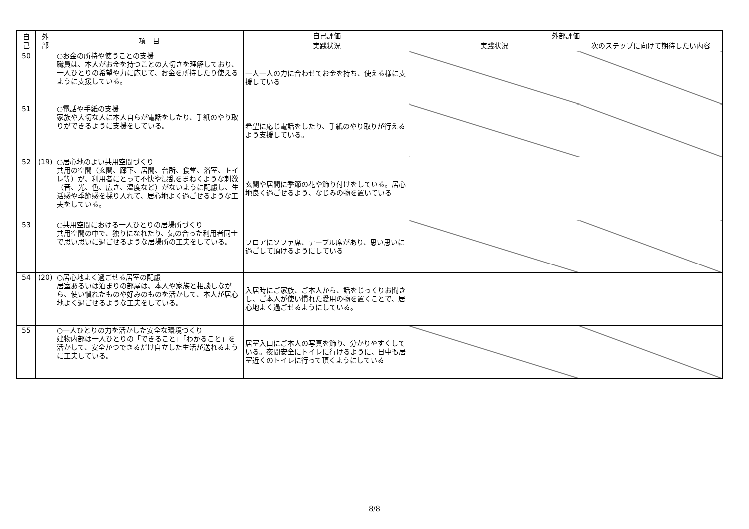| 自 己 | 外 部 | 項 目 | 自己評価 | 外部評価 | |
| --- | --- | --- | --- | --- | --- |
| | | | 実践状況 | 実践状況 | 次のステップに向けて期待したい内容 |
| 50 | | ○お金の所持や使うことの支援 職員は、本人がお金を持つことの大切さを理解しており、一人ひとりの希望や力に応じて、お金を所持したり使えるように支援している。 | 一人一人の力に合わせてお金を持ち、使える様に支援している | | |
| 51 | | ○電話や手紙の支援 家族や大切な人に本人自らが電話をしたり、手紙のやり取りができるように支援をしている。 | 希望に応じ電話をしたり、手紙のやり取りが行えるよう支援している。 | | |
| 52 | (19) | ○居心地のよい共用空間づくり 共用の空間（玄関、廊下、居間、台所、食堂、浴室、トイレ等）が、利用者にとって不快や混乱をまねくような刺激（音、光、色、広さ、温度など）がないように配慮し、生活感や季節感を採り入れて、居心地よく過ごせるような工夫をしている。 | 玄関や居間に季節の花や飾り付けをしている。居心地良く過ごせるよう、なじみの物を置いている | | |
| 53 | | ○共用空間における一人ひとりの居場所づくり 共用空間の中で、独りになれたり、気の合った利用者同士で思い思いに過ごせるような居場所の工夫をしている。 | フロアにソファ席、テーブル席があり、思い思いに過ごして頂けるようにしている | | |
| 54 | (20) | ○居心地よく過ごせる居室の配慮 居室あるいは泊まりの部屋は、本人や家族と相談しながら、使い慣れたものや好みのものを活かして、本人が居心地よく過ごせるような工夫をしている。 | 入居時にご家族、ご本人から、話をじっくりお聞きし、ご本人が使い慣れた愛用の物を置くことで、居心地よく過ごせるようにしている。 | | |
| 55 | | ○一人ひとりの力を活かした安全な環境づくり 建物内部は一人ひとりの「できること」「わかること」を活かして、安全かつできるだけ自立した生活が送れるように工夫している。 | 居室入口にご本人の写真を飾り、分かりやすくしている。夜間安全にトイレに行けるように、日中も居室近くのトイレに行って頂くようにしている | | |
8/8